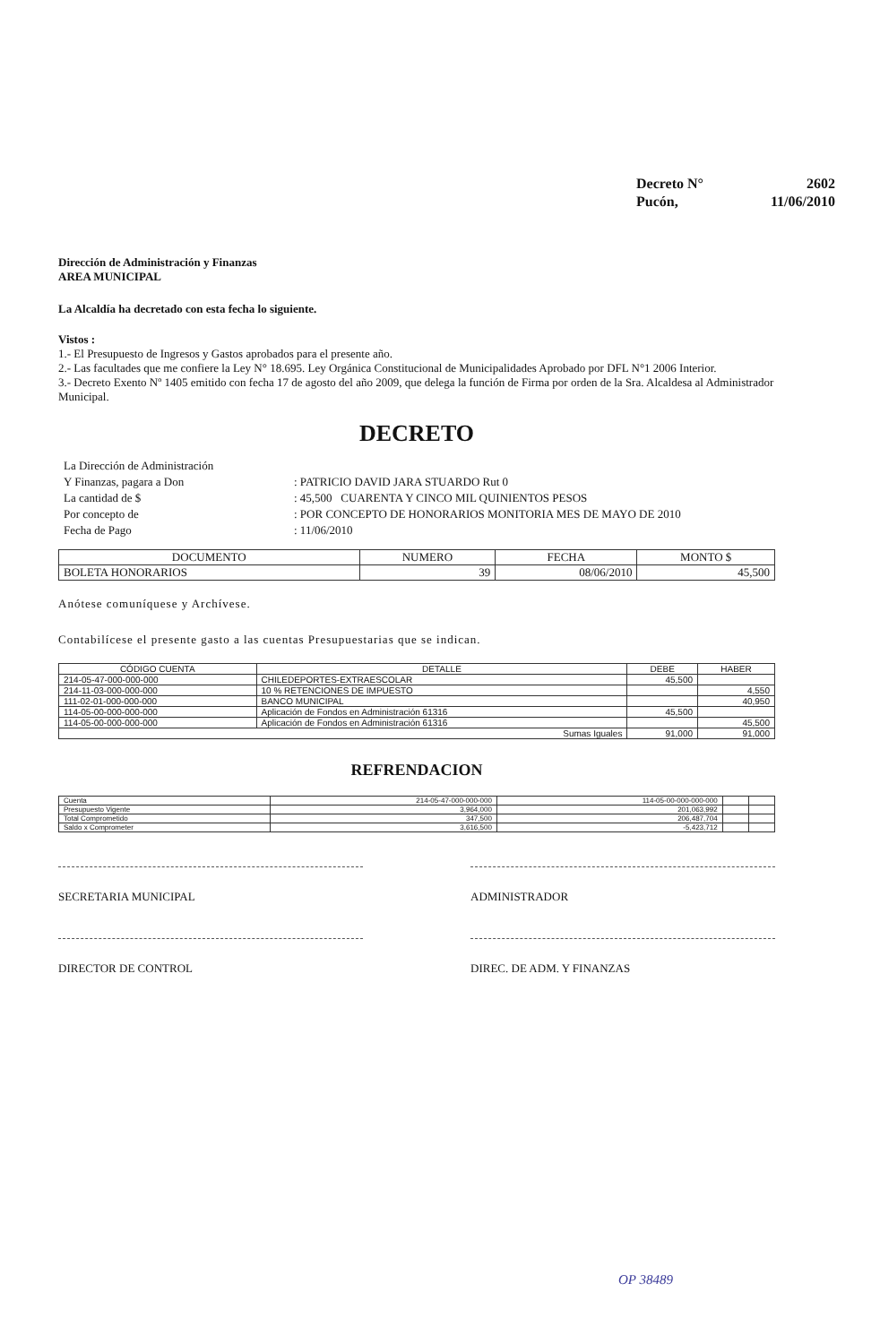| Decreto N° | 2602 |
| Pucón, | 11/06/2010 |
Dirección de Administración y Finanzas
AREA MUNICIPAL
La Alcaldía ha decretado con esta fecha lo siguiente.
Vistos :
1.- El Presupuesto de Ingresos y Gastos aprobados para el presente año.
2.- Las facultades que me confiere la Ley N° 18.695. Ley Orgánica Constitucional de Municipalidades Aprobado por DFL N°1 2006 Interior.
3.- Decreto Exento Nº 1405 emitido con fecha 17 de agosto del año 2009, que delega la función de Firma por orden de la Sra. Alcaldesa al Administrador Municipal.
DECRETO
| La Dirección de Administración | |
| Y Finanzas, pagara a Don | : PATRICIO DAVID JARA STUARDO Rut 0 |
| La cantidad de $ | : 45,500 CUARENTA Y CINCO MIL QUINIENTOS PESOS |
| Por concepto de | : POR CONCEPTO DE HONORARIOS MONITORIA MES DE MAYO DE 2010 |
| Fecha de Pago | : 11/06/2010 |
| DOCUMENTO | NUMERO | FECHA | MONTO $ |
| --- | --- | --- | --- |
| BOLETA HONORARIOS | 39 | 08/06/2010 | 45,500 |
Anótese comuníquese y Archívese.
Contabilícese el presente gasto a las cuentas Presupuestarias que se indican.
| CÓDIGO CUENTA | DETALLE | DEBE | HABER |
| --- | --- | --- | --- |
| 214-05-47-000-000-000 | CHILEDEPORTES-EXTRAESCOLAR | 45,500 | |
| 214-11-03-000-000-000 | 10 % RETENCIONES DE IMPUESTO | | 4,550 |
| 111-02-01-000-000-000 | BANCO MUNICIPAL | | 40,950 |
| 114-05-00-000-000-000 | Aplicación de Fondos en Administración 61316 | 45,500 | |
| 114-05-00-000-000-000 | Aplicación de Fondos en Administración 61316 | | 45,500 |
| Sumas Iguales | | 91,000 | 91,000 |
REFRENDACION
| Cuenta | 214-05-47-000-000-000 | 114-05-00-000-000-000 | | |
| Presupuesto Vigente | 3,964,000 | 201,063,992 | | |
| Total Comprometido | 347,500 | 206,487,704 | | |
| Saldo x Comprometer | 3,616,500 | -5,423,712 | | |
SECRETARIA MUNICIPAL ADMINISTRADOR
DIRECTOR DE CONTROL DIREC. DE ADM. Y FINANZAS
OP 38489